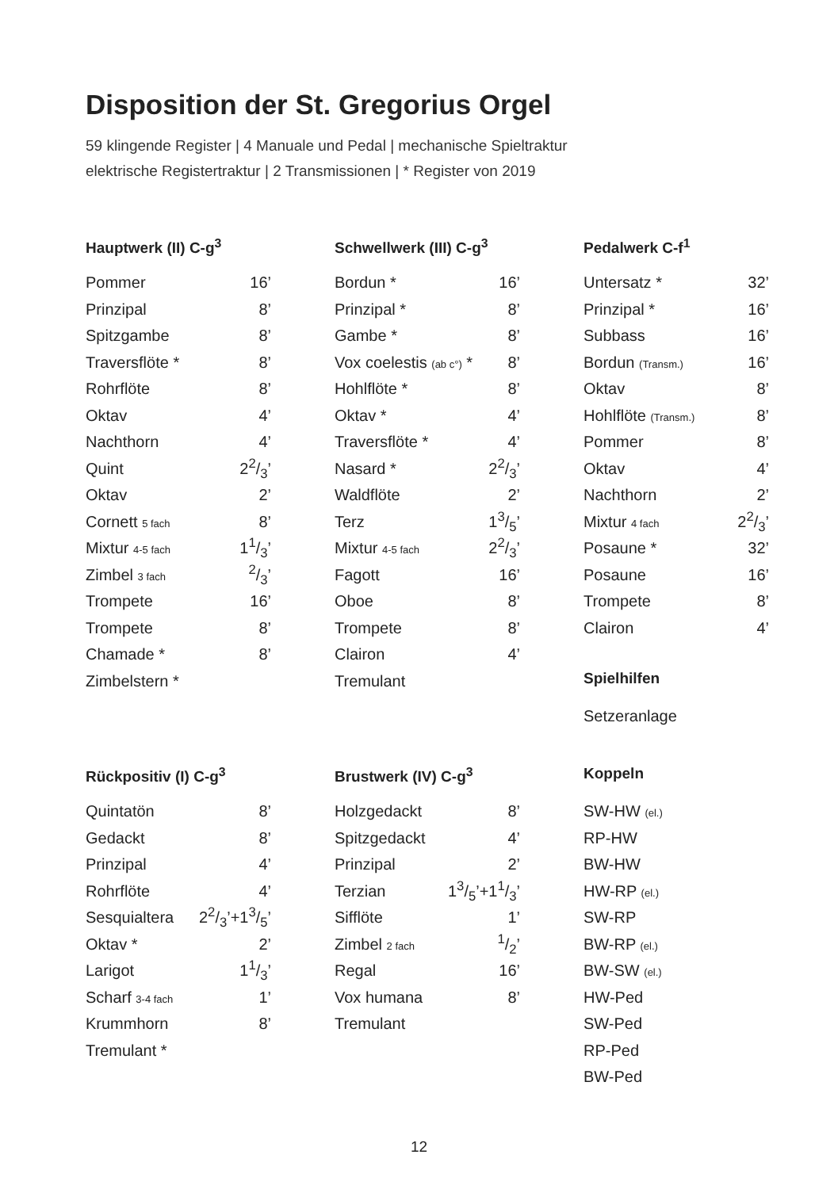Disposition der St. Gregorius Orgel
59 klingende Register | 4 Manuale und Pedal | mechanische Spieltraktur
elektrische Registertraktur | 2 Transmissionen | * Register von 2019
Hauptwerk (II) C-g<sup>3</sup>
| Pommer | 16’ |
| Prinzipal | 8’ |
| Spitzgambe | 8’ |
| Traversflöte * | 8’ |
| Rohrflöte | 8’ |
| Oktav | 4’ |
| Nachthorn | 4’ |
| Quint | 22/3’ |
| Oktav | 2’ |
| Cornett 5 fach | 8’ |
| Mixtur 4-5 fach | 11/3’ |
| Zimbel 3 fach | 2/3’ |
| Trompete | 16’ |
| Trompete | 8’ |
| Chamade * | 8’ |
| Zimbelstern * | |
Schwellwerk (III) C-g<sup>3</sup>
| Bordun * | 16’ |
| Prinzipal * | 8’ |
| Gambe * | 8’ |
| Vox coelestis (ab c°) * | 8’ |
| Hohlflöte * | 8’ |
| Oktav * | 4’ |
| Traversflöte * | 4’ |
| Nasard * | 22/3’ |
| Waldflöte | 2’ |
| Terz | 13/5’ |
| Mixtur 4-5 fach | 22/3’ |
| Fagott | 16’ |
| Oboe | 8’ |
| Trompete | 8’ |
| Clairon | 4’ |
| Tremulant | |
Pedalwerk C-f<sup>1</sup>
| Untersatz * | 32’ |
| Prinzipal * | 16’ |
| Subbass | 16’ |
| Bordun (Transm.) | 16’ |
| Oktav | 8’ |
| Hohlflöte (Transm.) | 8’ |
| Pommer | 8’ |
| Oktav | 4’ |
| Nachthorn | 2’ |
| Mixtur 4 fach | 22/3’ |
| Posaune * | 32’ |
| Posaune | 16’ |
| Trompete | 8’ |
| Clairon | 4’ |
Spielhilfen
| Setzeranlage |
Rückpositiv (I) C-g<sup>3</sup>
| Quintatön | 8’ |
| Gedackt | 8’ |
| Prinzipal | 4’ |
| Rohrflöte | 4’ |
| Sesquialtera | 22/3’+13/5’ |
| Oktav * | 2’ |
| Larigot | 11/3’ |
| Scharf 3-4 fach | 1’ |
| Krummhorn | 8’ |
| Tremulant * | |
Brustwerk (IV) C-g<sup>3</sup>
| Holzgedackt | 8’ |
| Spitzgedackt | 4’ |
| Prinzipal | 2’ |
| Terzian | 13/5’+11/3’ |
| Sifflöte | 1’ |
| Zimbel 2 fach | 1/2’ |
| Regal | 16’ |
| Vox humana | 8’ |
| Tremulant | |
Koppeln
| SW-HW (el.) |
| RP-HW |
| BW-HW |
| HW-RP (el.) |
| SW-RP |
| BW-RP (el.) |
| BW-SW (el.) |
| HW-Ped |
| SW-Ped |
| RP-Ped |
| BW-Ped |
12